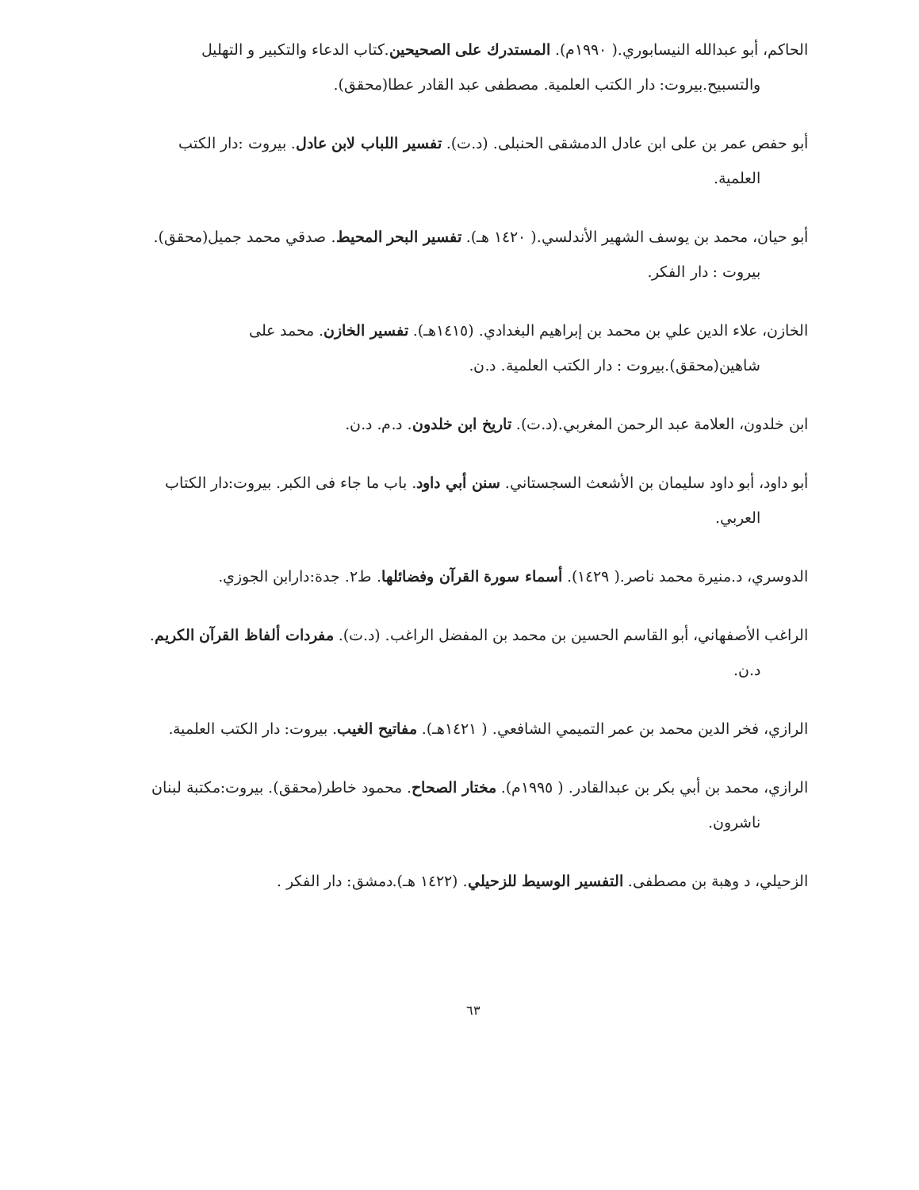الحاكم، أبو عبدالله النيسابوري.( ١٩٩٠م). المستدرك على الصحيحين.كتاب الدعاء والتكبير و التهليل والتسبيح.بيروت: دار الكتب العلمية. مصطفى عبد القادر عطا(محقق).
أبو حفص عمر بن على ابن عادل الدمشقى الحنبلى. (د.ت). تفسير اللباب لابن عادل. بيروت :دار الكتب العلمية.
أبو حيان، محمد بن يوسف الشهير الأندلسي.( ١٤٢٠ هـ). تفسير البحر المحيط. صدقي محمد جميل(محقق). بيروت : دار الفكر.
الخازن، علاء الدين علي بن محمد بن إبراهيم البغدادي. (١٤١٥هـ). تفسير الخازن. محمد على شاهين(محقق).بيروت : دار الكتب العلمية. د.ن.
ابن خلدون، العلامة عبد الرحمن المغربي.(د.ت). تاريخ ابن خلدون. د.م. د.ن.
أبو داود، أبو داود سليمان بن الأشعث السجستاني. سنن أبي داود. باب ما جاء فى الكبر. بيروت:دار الكتاب العربي.
الدوسري، د.منيرة محمد ناصر.( ١٤٢٩). أسماء سورة القرآن وفضائلها. ط٢. جدة:دارابن الجوزي.
الراغب الأصفهاني، أبو القاسم الحسين بن محمد بن المفضل الراغب. (د.ت). مفردات ألفاظ القرآن الكريم. د.ن.
الرازي، فخر الدين محمد بن عمر التميمي الشافعي. ( ١٤٢١هـ). مفاتيح الغيب. بيروت: دار الكتب العلمية.
الرازي، محمد بن أبي بكر بن عبدالقادر. ( ١٩٩٥م). مختار الصحاح. محمود خاطر(محقق). بيروت:مكتبة لبنان ناشرون.
الزحيلي، د وهبة بن مصطفى. التفسير الوسيط للزحيلي. (١٤٢٢ هـ).دمشق: دار الفكر .
٦٣